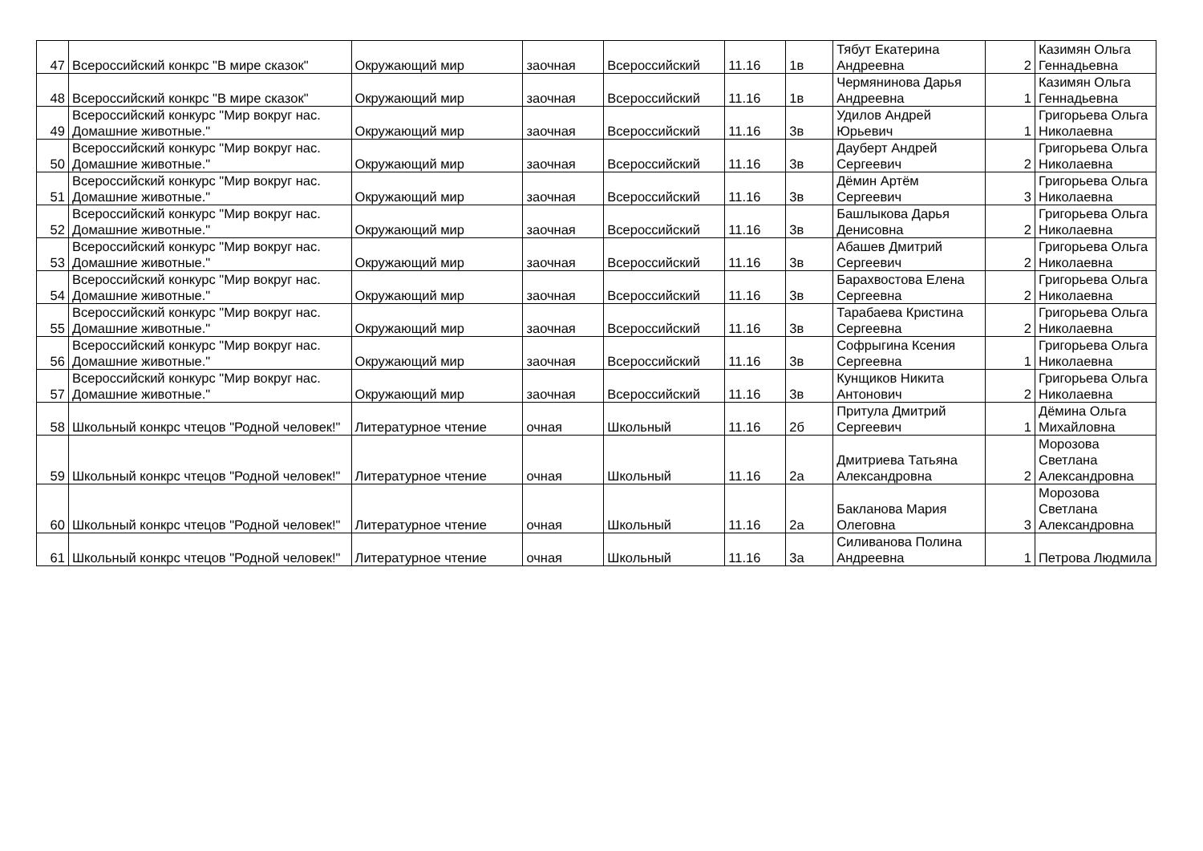| 47 | Всероссийский конкрс "В мире сказок" | Окружающий мир | заочная | Всероссийский | 11.16 | 1в | Тябут Екатерина Андреевна | 2 | Казимян Ольга Геннадьевна |
| 48 | Всероссийский конкрс "В мире сказок" | Окружающий мир | заочная | Всероссийский | 11.16 | 1в | Чермянинова Дарья Андреевна | 1 | Казимян Ольга Геннадьевна |
| 49 | Всероссийский конкурс "Мир вокруг нас. Домашние животные." | Окружающий мир | заочная | Всероссийский | 11.16 | 3в | Удилов Андрей Юрьевич | 1 | Григорьева Ольга Николаевна |
| 50 | Всероссийский конкурс "Мир вокруг нас. Домашние животные." | Окружающий мир | заочная | Всероссийский | 11.16 | 3в | Дауберт Андрей Сергеевич | 2 | Григорьева Ольга Николаевна |
| 51 | Всероссийский конкурс "Мир вокруг нас. Домашние животные." | Окружающий мир | заочная | Всероссийский | 11.16 | 3в | Дёмин Артём Сергеевич | 3 | Григорьева Ольга Николаевна |
| 52 | Всероссийский конкурс "Мир вокруг нас. Домашние животные." | Окружающий мир | заочная | Всероссийский | 11.16 | 3в | Башлыкова Дарья Денисовна | 2 | Григорьева Ольга Николаевна |
| 53 | Всероссийский конкурс "Мир вокруг нас. Домашние животные." | Окружающий мир | заочная | Всероссийский | 11.16 | 3в | Абашев Дмитрий Сергеевич | 2 | Григорьева Ольга Николаевна |
| 54 | Всероссийский конкурс "Мир вокруг нас. Домашние животные." | Окружающий мир | заочная | Всероссийский | 11.16 | 3в | Барахвостова Елена Сергеевна | 2 | Григорьева Ольга Николаевна |
| 55 | Всероссийский конкурс "Мир вокруг нас. Домашние животные." | Окружающий мир | заочная | Всероссийский | 11.16 | 3в | Тарабаева Кристина Сергеевна | 2 | Григорьева Ольга Николаевна |
| 56 | Всероссийский конкурс "Мир вокруг нас. Домашние животные." | Окружающий мир | заочная | Всероссийский | 11.16 | 3в | Софрыгина Ксения Сергеевна | 1 | Григорьева Ольга Николаевна |
| 57 | Всероссийский конкурс "Мир вокруг нас. Домашние животные." | Окружающий мир | заочная | Всероссийский | 11.16 | 3в | Кунщиков Никита Антонович | 2 | Григорьева Ольга Николаевна |
| 58 | Школьный конкрс чтецов "Родной человек!" | Литературное чтение | очная | Школьный | 11.16 | 2б | Притула Дмитрий Сергеевич | 1 | Дёмина Ольга Михайловна |
| 59 | Школьный конкрс чтецов "Родной человек!" | Литературное чтение | очная | Школьный | 11.16 | 2а | Дмитриева Татьяна Александровна | 2 | Морозова Светлана Александровна |
| 60 | Школьный конкрс чтецов "Родной человек!" | Литературное чтение | очная | Школьный | 11.16 | 2а | Бакланова Мария Олеговна | 3 | Морозова Светлана Александровна |
| 61 | Школьный конкрс чтецов "Родной человек!" | Литературное чтение | очная | Школьный | 11.16 | 3а | Силиванова Полина Андреевна | 1 | Петрова Людмила |